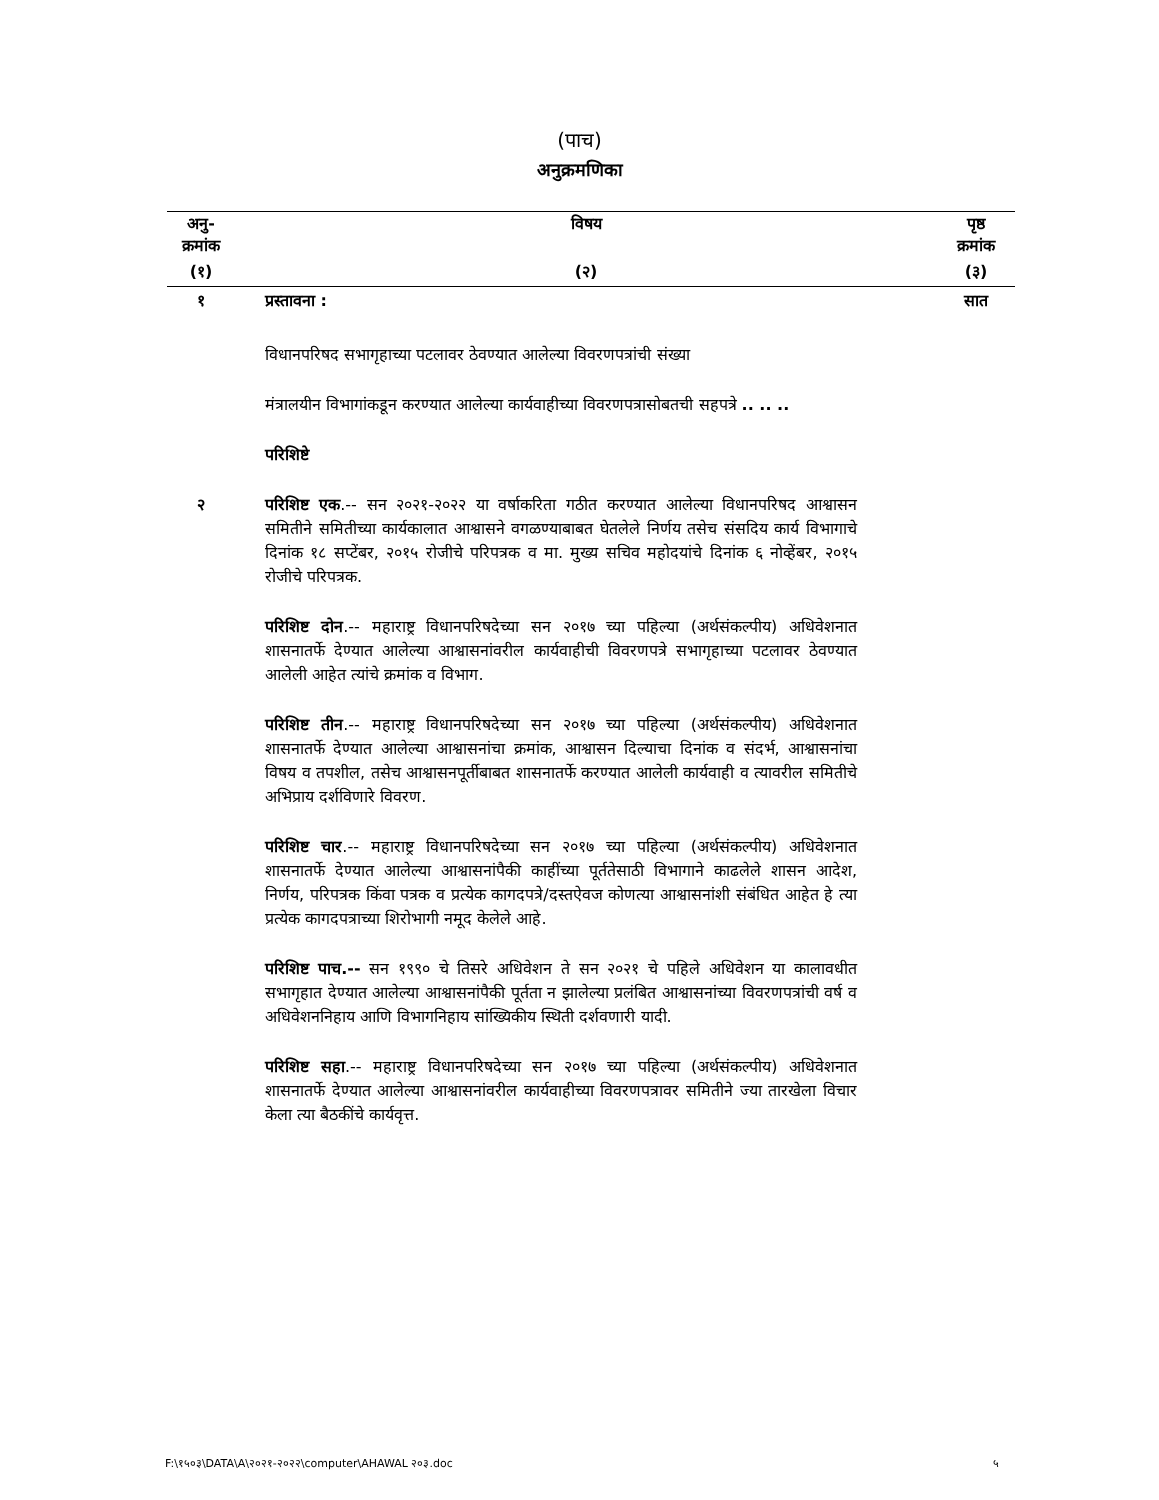(पाच)
अनुक्रमणिका
| अनु- क्रमांक | विषय | पृष्ठ क्रमांक |
| --- | --- | --- |
| (१) | (२) | (३) |
| १ | प्रस्तावना : | सात |
| | विधानपरिषद सभागृहाच्या पटलावर ठेवण्यात आलेल्या विवरणपत्रांची संख्या | |
| | मंत्रालयीन विभागांकडून करण्यात आलेल्या कार्यवाहीच्या विवरणपत्रासोबतची सहपत्रे .. .. .. | |
| | परिशिष्टे | |
| २ | परिशिष्ट एक .-- सन २०२१-२०२२ या वर्षाकरिता गठीत करण्यात आलेल्या विधानपरिषद आश्वासन समितीने समितीच्या कार्यकालात आश्वासने वगळण्याबाबत घेतलेले निर्णय तसेच संसदिय कार्य विभागाचे दिनांक १८ सप्टेंबर, २०१५ रोजीचे परिपत्रक व मा. मुख्य सचिव महोदयांचे दिनांक ६ नोव्हेंबर, २०१५ रोजीचे परिपत्रक. | |
| | परिशिष्ट दोन .-- महाराष्ट्र विधानपरिषदेच्या सन २०१७ च्या पहिल्या (अर्थसंकल्पीय) अधिवेशनात शासनातर्फे देण्यात आलेल्या आश्वासनांवरील कार्यवाहीची विवरणपत्रे सभागृहाच्या पटलावर ठेवण्यात आलेली आहेत त्यांचे क्रमांक व विभाग. | |
| | परिशिष्ट तीन .-- महाराष्ट्र विधानपरिषदेच्या सन २०१७ च्या पहिल्या (अर्थसंकल्पीय) अधिवेशनात शासनातर्फे देण्यात आलेल्या आश्वासनांचा क्रमांक, आश्वासन दिल्याचा दिनांक व संदर्भ, आश्वासनांचा विषय व तपशील, तसेच आश्वासनपूर्तीबाबत शासनातर्फे करण्यात आलेली कार्यवाही व त्यावरील समितीचे अभिप्राय दर्शविणारे विवरण. | |
| | परिशिष्ट चार .-- महाराष्ट्र विधानपरिषदेच्या सन २०१७ च्या पहिल्या (अर्थसंकल्पीय) अधिवेशनात शासनातर्फे देण्यात आलेल्या आश्वासनांपैकी काहींच्या पूर्ततेसाठी विभागाने काढलेले शासन आदेश, निर्णय, परिपत्रक किंवा पत्रक व प्रत्येक कागदपत्रे/दस्तऐवज कोणत्या आश्वासनांशी संबंधित आहेत हे त्या प्रत्येक कागदपत्राच्या शिरोभागी नमूद केलेले आहे. | |
| | परिशिष्ट पाच.-- सन १९९० चे तिसरे अधिवेशन ते सन २०२१ चे पहिले अधिवेशन या कालावधीत सभागृहात देण्यात आलेल्या आश्वासनांपैकी पूर्तता न झालेल्या प्रलंबित आश्वासनांच्या विवरणपत्रांची वर्ष व अधिवेशननिहाय आणि विभागनिहाय सांख्यिकीय स्थिती दर्शवणारी यादी. | |
| | परिशिष्ट सहा .-- महाराष्ट्र विधानपरिषदेच्या सन २०१७ च्या पहिल्या (अर्थसंकल्पीय) अधिवेशनात शासनातर्फे देण्यात आलेल्या आश्वासनांवरील कार्यवाहीच्या विवरणपत्रावर समितीने ज्या तारखेला विचार केला त्या बैठकींचे कार्यवृत्त. | |
F:\१५०३\DATA\A\२०२१-२०२२\computer\AHAWAL २०३.doc ५